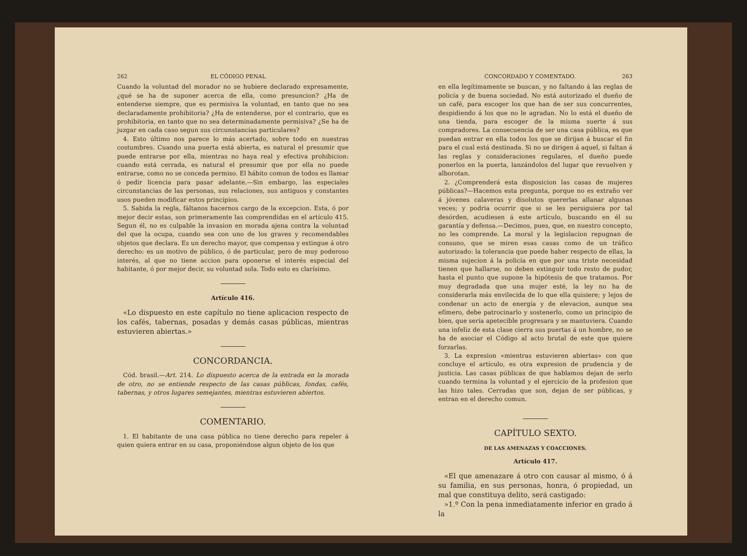262 EL CÓDIGO PENAL
Cuando la voluntad del morador no se hubiere declarado expresamente, ¿qué se ha de suponer acerca de ella, como presuncion? ¿Ha de entenderse siempre, que es permisiva la voluntad, en tanto que no sea declaradamente prohibitoria? ¿Ha de entenderse, por el contrario, que es prohibitoria, en tanto que no sea determinadamente permisiva? ¿Se ha de juzgar en cada caso segun sus circunstancias particulares?
4. Esto último nos parece lo más acertado, sobre todo en nuestras costumbres. Cuando una puerta está abierta, es natural el presumir que puede entrarse por ella, mientras no haya real y efectiva prohibicion: cuando está cerrada, es natural el presumir que por ella no puede entrarse, como no se conceda permiso. El hábito comun de todos es llamar ó pedir licencia para pasar adelante.—Sin embargo, las especiales circunstancias de las personas, sus relaciones, sus antiguos y constantes usos pueden modificar estos principios.
5. Sabida la regla, fáltanos hacernos cargo de la excepcion. Esta, ó por mejor decir estas, son primeramente las comprendidas en el artículo 415. Segun él, no es culpable la invasion en morada ajena contra la voluntad del que la ocupa, cuando sea con uno de los graves y recomendables objetos que declara. Es un derecho mayor, que compensa y extingue á otro derecho: es un motivo de público, ó de particular, pero de muy poderoso interés, al que no tiene accion para oponerse el interés especial del habitante, ó por mejor decir, su voluntad sola. Todo esto es clarísimo.
Artículo 416.
«Lo dispuesto en este capítulo no tiene aplicacion respecto de los cafés, tabernas, posadas y demás casas públicas, mientras estuvieren abiertas.»
CONCORDANCIA.
Cód. brasil.—Art. 214. Lo dispuesto acerca de la entrada en la morada de otro, no se entiende respecto de las casas públicas, fondas, cafés, tabernas, y otros lugares semejantes, mientras estuvieren abiertos.
COMENTARIO.
1. El habitante de una casa pública no tiene derecho para repeler á quien quiera entrar en su casa, proponiéndose algun objeto de los que
CONCORDADO Y COMENTADO. 263
en ella legítimamente se buscan, y no faltando á las reglas de policía y de buena sociedad. No está autorizado el dueño de un café, para escoger los que han de ser sus concurrentes, despidiendo á los que no le agradan. No lo está el dueño de una tienda, para escoger de la misma suerte á sus compradores. La consecuencia de ser una casa pública, es que puedan entrar en ella todos los que se dirijan á buscar el fin para el cual está destinada. Si no se dirigen á aquel, si faltan á las reglas y consideraciones regulares, el dueño puede ponerlos en la puerta, lanzándolos del lugar que revuelven y alborotan.
2. ¿Comprenderá esta disposicion las casas de mujeres públicas?—Hacemos esta pregunta, porque no es extraño ver á jóvenes calaveras y disolutos quererlas allanar algunas veces; y podria ocurrir que si se les persiguiera por tal desórden, acudiesen á este artículo, buscando en él su garantía y defensa.—Decimos, pues, que, en nuestro concepto, no les comprende. La moral y la legislacion repugnan de consuno, que se miren esas casas como de un tráfico autorizado: la tolerancia que puede haber respecto de ellas, la misma sujecion á la policía en que por una triste necesidad tienen que hallarse, no deben extinguir todo resto de pudor, hasta el punto que supone la hipótesis de que tratamos. Por muy degradada que una mujer esté, la ley no ha de considerarla más envilecida de lo que ella quisiere; y lejos de condenar un acto de energía y de elevacion, aunque sea efímero, debe patrocinarlo y sostenerlo, como un principio de bien, que seria apetecible progresara y se mantuviera. Cuando una infeliz de esta clase cierra sus puertas á un hombre, no se ha de asociar el Código al acto brutal de este que quiere forzarlas.
3. La expresion «mientras estuvieren abiertas» con que concluye el artículo, es otra expresion de prudencia y de justicia. Las casas públicas de que hablamos dejan de serlo cuando termina la voluntad y el ejercicio de la profesion que las hizo tales. Cerradas que son, dejan de ser públicas, y entran en el derecho comun.
CAPÍTULO SEXTO.
DE LAS AMENAZAS Y COACCIONES.
Artículo 417.
«El que amenazare á otro con causar al mismo, ó á su familia, en sus personas, honra, ó propiedad, un mal que constituya delito, será castigado:
»1.º Con la pena inmediatamente inferior en grado á la